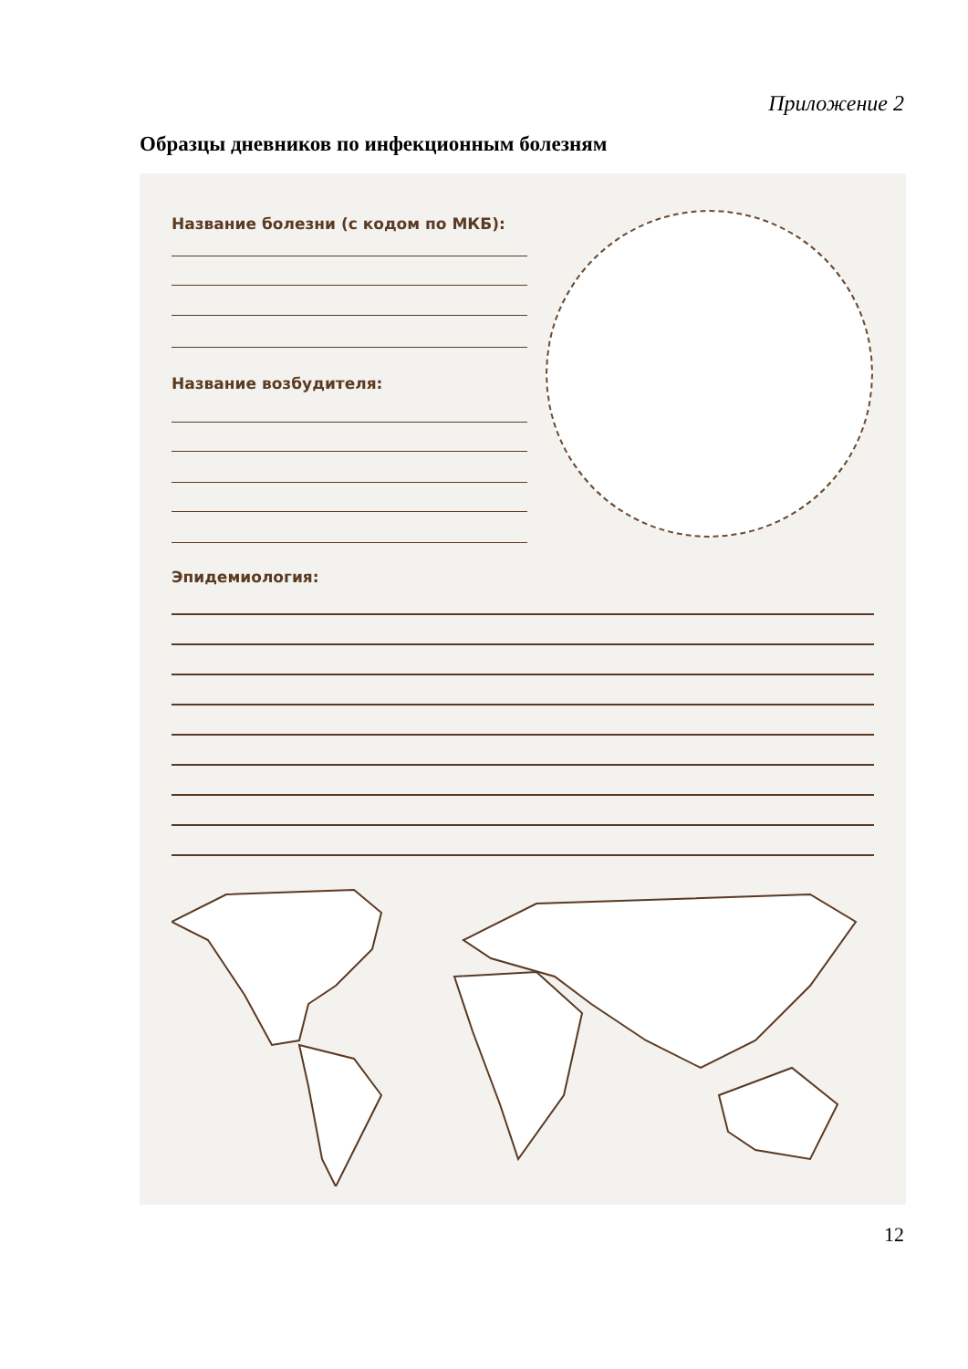Приложение 2
Образцы дневников по инфекционным болезням
Название болезни (с кодом по МКБ):
Название возбудителя:
Эпидемиология:
12